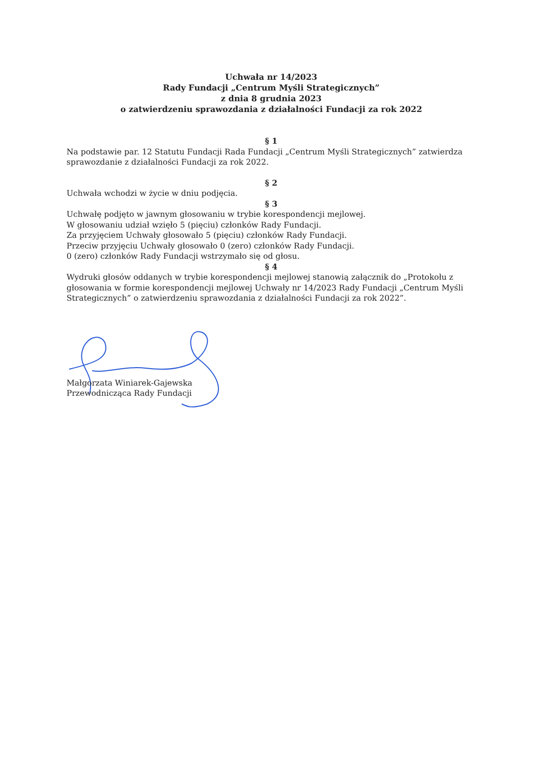Uchwała nr 14/2023
Rady Fundacji „Centrum Myśli Strategicznych”
z dnia 8 grudnia 2023
o zatwierdzeniu sprawozdania z działalności Fundacji za rok 2022
§ 1
Na podstawie par. 12 Statutu Fundacji Rada Fundacji „Centrum Myśli Strategicznych” zatwierdza sprawozdanie z działalności Fundacji za rok 2022.
§ 2
Uchwała wchodzi w życie w dniu podjęcia.
§ 3
Uchwałę podjęto w jawnym głosowaniu w trybie korespondencji mejlowej.
W głosowaniu udział wzięło 5 (pięciu) członków Rady Fundacji.
Za przyjęciem Uchwały głosowało 5 (pięciu) członków Rady Fundacji.
Przeciw przyjęciu Uchwały głosowało 0 (zero) członków Rady Fundacji.
0 (zero) członków Rady Fundacji wstrzymało się od głosu.
§ 4
Wydruki głosów oddanych w trybie korespondencji mejlowej stanowią załącznik do „Protokołu z głosowania w formie korespondencji mejlowej Uchwały nr 14/2023 Rady Fundacji „Centrum Myśli Strategicznych” o zatwierdzeniu sprawozdania z działalności Fundacji za rok 2022”.
Małgorzata Winiarek-Gajewska
Przewodnicząca Rady Fundacji